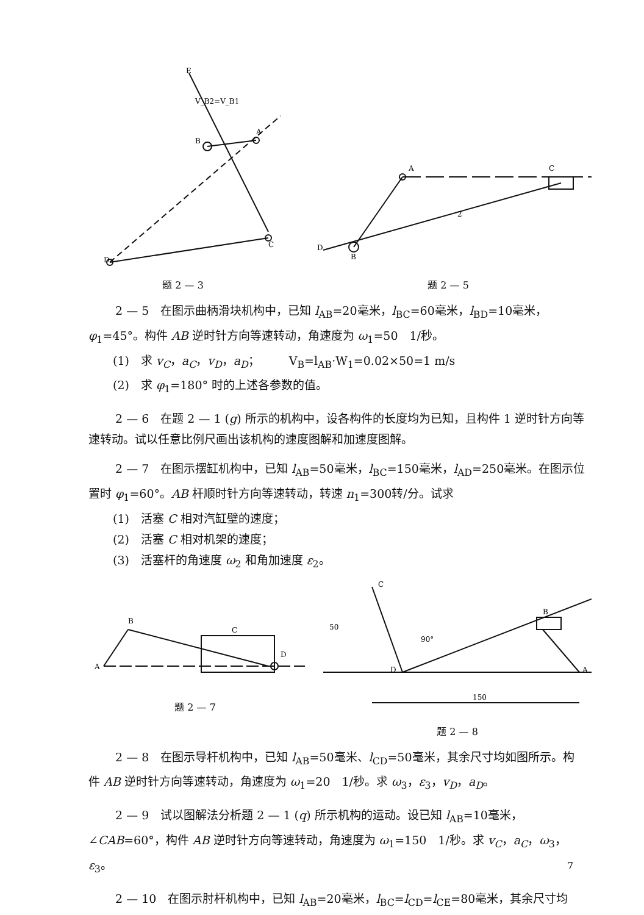E
B
A
C
D
V_B2=V_B1
题 2 — 3
B
A
C
D
2
题 2 — 5
2 — 5　在图示曲柄滑块机构中，已知 l<sub>AB</sub>=20毫米，l<sub>BC</sub>=60毫米，l<sub>BD</sub>=10毫米，φ<sub>1</sub>=45°。构件 AB 逆时针方向等速转动，角速度为 ω<sub>1</sub>=50　1/秒。
(1)　求 v<sub>C</sub>，a<sub>C</sub>，v<sub>D</sub>，a<sub>D</sub>；　　　V<sub>B</sub>=l<sub>AB</sub>·W<sub>1</sub>=0.02×50=1 m/s
(2)　求 φ<sub>1</sub>=180° 时的上述各参数的值。
2 — 6　在题 2 — 1 (g) 所示的机构中，设各构件的长度均为已知，且构件 1 逆时针方向等速转动。试以任意比例尺画出该机构的速度图解和加速度图解。
2 — 7　在图示摆缸机构中，已知 l<sub>AB</sub>=50毫米，l<sub>BC</sub>=150毫米，l<sub>AD</sub>=250毫米。在图示位置时 φ<sub>1</sub>=60°。AB 杆顺时针方向等速转动，转速 n<sub>1</sub>=300转/分。试求
(1)　活塞 C 相对汽缸壁的速度；
(2)　活塞 C 相对机架的速度；
(3)　活塞杆的角速度 ω<sub>2</sub> 和角加速度 ε<sub>2</sub>。
B
A
C
D
题 2 — 7
C
D
B
A
90°
150
50
题 2 — 8
2 — 8　在图示导杆机构中，已知 l<sub>AB</sub>=50毫米、l<sub>CD</sub>=50毫米，其余尺寸均如图所示。构件 AB 逆时针方向等速转动，角速度为 ω<sub>1</sub>=20　1/秒。求 ω<sub>3</sub>，ε<sub>3</sub>，v<sub>D</sub>，a<sub>D</sub>。
2 — 9　试以图解法分析题 2 — 1 (q) 所示机构的运动。设已知 l<sub>AB</sub>=10毫米，∠CAB=60°，构件 AB 逆时针方向等速转动，角速度为 ω<sub>1</sub>=150　1/秒。求 v<sub>C</sub>，a<sub>C</sub>，ω<sub>3</sub>，ε<sub>3</sub>。
2 — 10　在图示肘杆机构中，已知 l<sub>AB</sub>=20毫米，l<sub>BC</sub>=l<sub>CD</sub>=l<sub>CE</sub>=80毫米，其余尺寸均
7